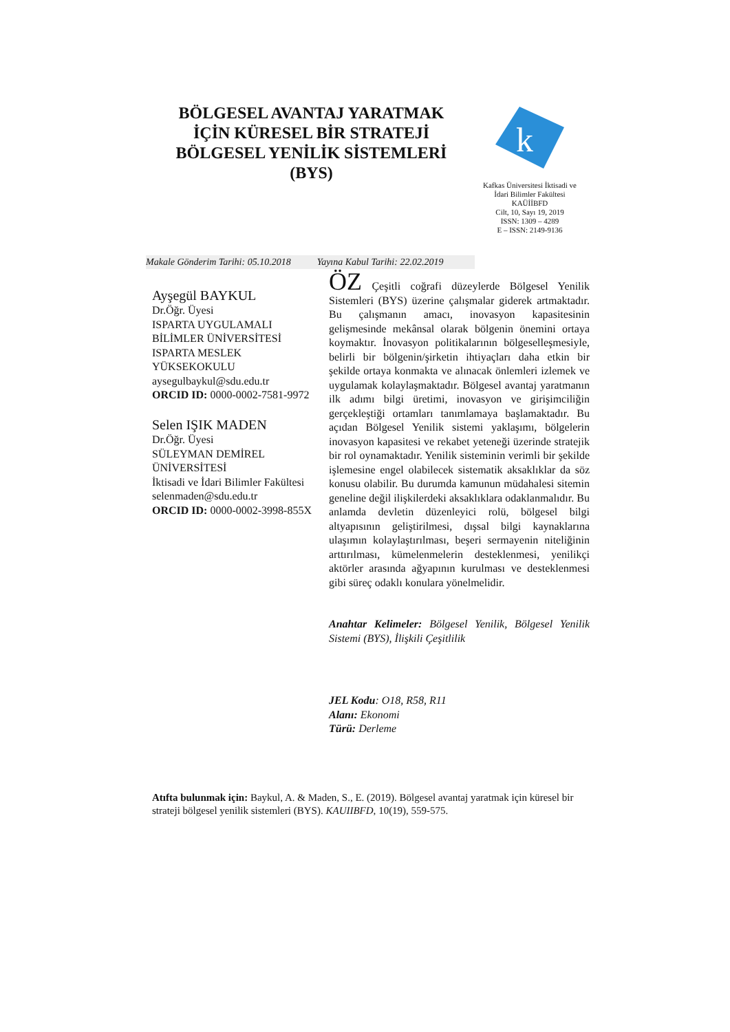BÖLGESEL AVANTAJ YARATMAK İÇİN KÜRESEL BİR STRATEJİ BÖLGESEL YENİLİK SİSTEMLERİ (BYS)
k
Kafkas Üniversitesi İktisadi ve İdari Bilimler Fakültesi
KAÜİİBFD
Cilt, 10, Sayı 19, 2019
ISSN: 1309 – 4289
E – ISSN: 2149-9136
Makale Gönderim Tarihi: 05.10.2018 Yayına Kabul Tarihi: 22.02.2019
Ayşegül BAYKUL
Dr.Öğr. Üyesi
ISPARTA UYGULAMALI BİLİMLER ÜNİVERSİTESİ ISPARTA MESLEK YÜKSEKOKULU
aysegulbaykul@sdu.edu.tr
ORCID ID: 0000-0002-7581-9972
Selen IŞIK MADEN
Dr.Öğr. Üyesi
SÜLEYMAN DEMİREL ÜNİVERSİTESİ
İktisadi ve İdari Bilimler Fakültesi
selenmaden@sdu.edu.tr
ORCID ID: 0000-0002-3998-855X
ÖZ Çeşitli coğrafi düzeylerde Bölgesel Yenilik Sistemleri (BYS) üzerine çalışmalar giderek artmaktadır. Bu çalışmanın amacı, inovasyon kapasitesinin gelişmesinde mekânsal olarak bölgenin önemini ortaya koymaktır. İnovasyon politikalarının bölgeselleşmesiyle, belirli bir bölgenin/şirketin ihtiyaçları daha etkin bir şekilde ortaya konmakta ve alınacak önlemleri izlemek ve uygulamak kolaylaşmaktadır. Bölgesel avantaj yaratmanın ilk adımı bilgi üretimi, inovasyon ve girişimciliğin gerçekleştiği ortamları tanımlamaya başlamaktadır. Bu açıdan Bölgesel Yenilik sistemi yaklaşımı, bölgelerin inovasyon kapasitesi ve rekabet yeteneği üzerinde stratejik bir rol oynamaktadır. Yenilik sisteminin verimli bir şekilde işlemesine engel olabilecek sistematik aksaklıklar da söz konusu olabilir. Bu durumda kamunun müdahalesi sitemin geneline değil ilişkilerdeki aksaklıklara odaklanmalıdır. Bu anlamda devletin düzenleyici rolü, bölgesel bilgi altyapısının geliştirilmesi, dışsal bilgi kaynaklarına ulaşımın kolaylaştırılması, beşeri sermayenin niteliğinin arttırılması, kümelenmelerin desteklenmesi, yenilikçi aktörler arasında ağyapının kurulması ve desteklenmesi gibi süreç odaklı konulara yönelmelidir.
Anahtar Kelimeler: Bölgesel Yenilik, Bölgesel Yenilik Sistemi (BYS), İlişkili Çeşitlilik
JEL Kodu: O18, R58, R11
Alanı: Ekonomi
Türü: Derleme
Atıfta bulunmak için: Baykul, A. & Maden, S., E. (2019). Bölgesel avantaj yaratmak için küresel bir strateji bölgesel yenilik sistemleri (BYS). KAUIIBFD, 10(19), 559-575.